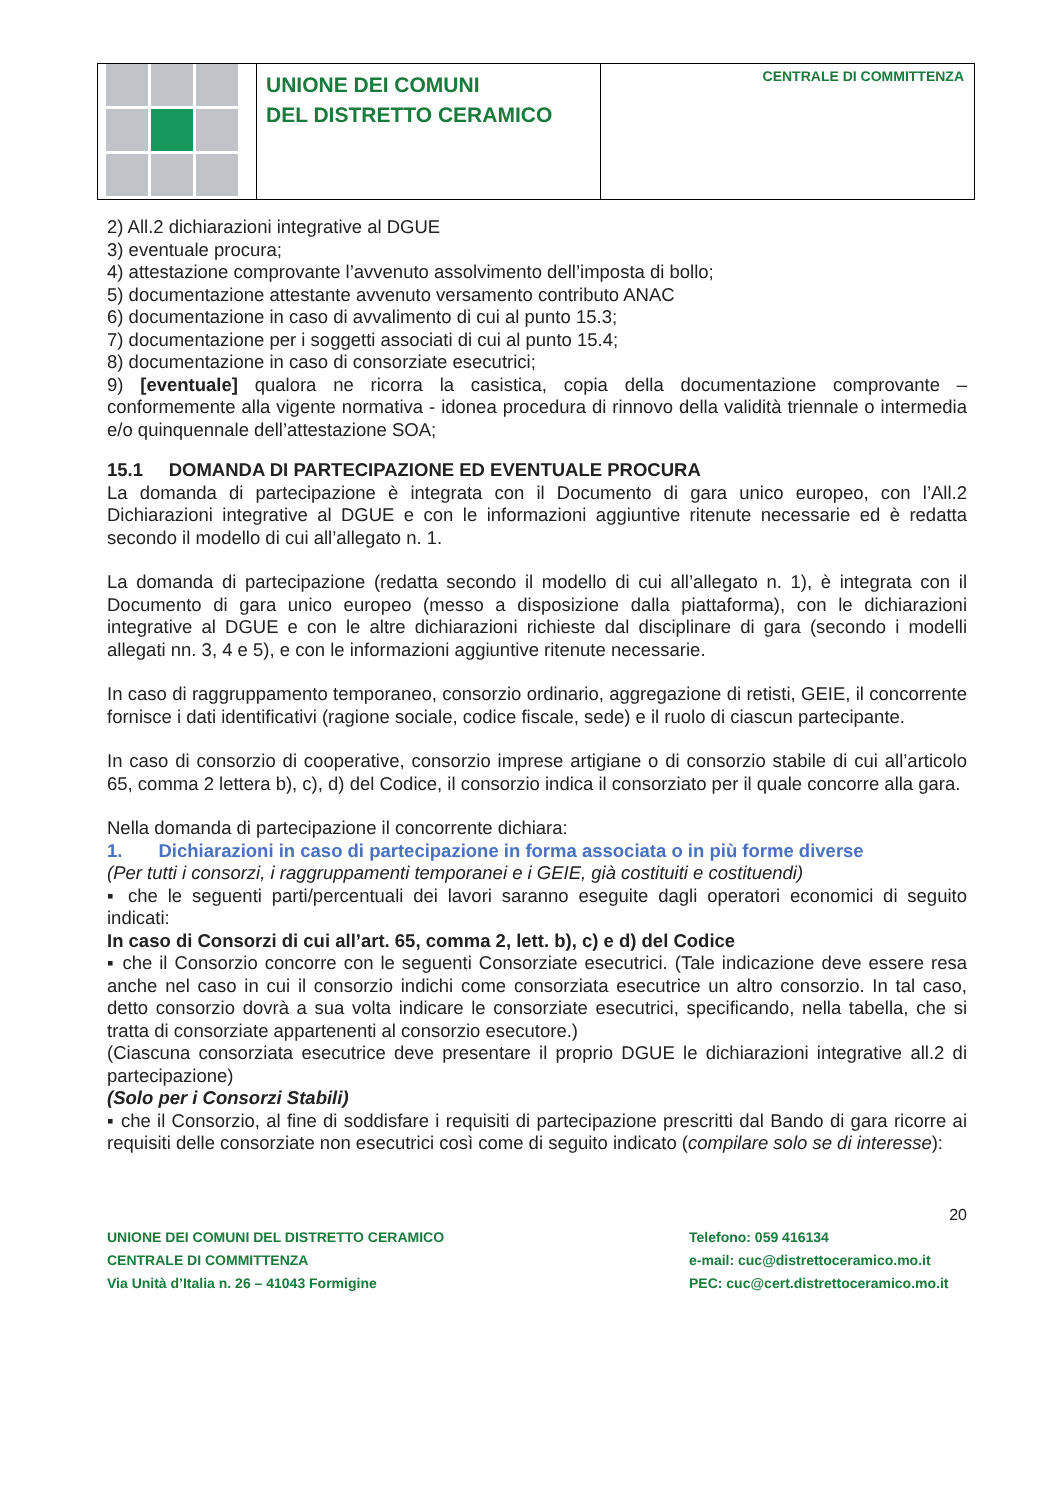UNIONE DEI COMUNI
DEL DISTRETTO CERAMICO
CENTRALE DI COMMITTENZA
2) All.2 dichiarazioni integrative al DGUE
3) eventuale procura;
4) attestazione comprovante l’avvenuto assolvimento dell’imposta di bollo;
5) documentazione attestante avvenuto versamento contributo ANAC
6) documentazione in caso di avvalimento di cui al punto 15.3;
7) documentazione per i soggetti associati di cui al punto 15.4;
8) documentazione in caso di consorziate esecutrici;
9) [eventuale] qualora ne ricorra la casistica, copia della documentazione comprovante – conformemente alla vigente normativa - idonea procedura di rinnovo della validità triennale o intermedia e/o quinquennale dell’attestazione SOA;
15.1 DOMANDA DI PARTECIPAZIONE ED EVENTUALE PROCURA
La domanda di partecipazione è integrata con il Documento di gara unico europeo, con l’All.2 Dichiarazioni integrative al DGUE e con le informazioni aggiuntive ritenute necessarie ed è redatta secondo il modello di cui all’allegato n. 1.
La domanda di partecipazione (redatta secondo il modello di cui all’allegato n. 1), è integrata con il Documento di gara unico europeo (messo a disposizione dalla piattaforma), con le dichiarazioni integrative al DGUE e con le altre dichiarazioni richieste dal disciplinare di gara (secondo i modelli allegati nn. 3, 4 e 5), e con le informazioni aggiuntive ritenute necessarie.
In caso di raggruppamento temporaneo, consorzio ordinario, aggregazione di retisti, GEIE, il concorrente fornisce i dati identificativi (ragione sociale, codice fiscale, sede) e il ruolo di ciascun partecipante.
In caso di consorzio di cooperative, consorzio imprese artigiane o di consorzio stabile di cui all’articolo 65, comma 2 lettera b), c), d) del Codice, il consorzio indica il consorziato per il quale concorre alla gara.
Nella domanda di partecipazione il concorrente dichiara:
1. Dichiarazioni in caso di partecipazione in forma associata o in più forme diverse
(Per tutti i consorzi, i raggruppamenti temporanei e i GEIE, già costituiti e costituendi)
▪ che le seguenti parti/percentuali dei lavori saranno eseguite dagli operatori economici di seguito indicati:
In caso di Consorzi di cui all’art. 65, comma 2, lett. b), c) e d) del Codice
▪ che il Consorzio concorre con le seguenti Consorziate esecutrici. (Tale indicazione deve essere resa anche nel caso in cui il consorzio indichi come consorziata esecutrice un altro consorzio. In tal caso, detto consorzio dovrà a sua volta indicare le consorziate esecutrici, specificando, nella tabella, che si tratta di consorziate appartenenti al consorzio esecutore.)
(Ciascuna consorziata esecutrice deve presentare il proprio DGUE le dichiarazioni integrative all.2 di partecipazione)
(Solo per i Consorzi Stabili)
▪ che il Consorzio, al fine di soddisfare i requisiti di partecipazione prescritti dal Bando di gara ricorre ai requisiti delle consorziate non esecutrici così come di seguito indicato (compilare solo se di interesse):
20
UNIONE DEI COMUNI DEL DISTRETTO CERAMICO Telefono: 059 416134
CENTRALE DI COMMITTENZA e-mail: cuc@distrettoceramico.mo.it
Via Unità d’Italia n. 26 – 41043 Formigine PEC: cuc@cert.distrettoceramico.mo.it